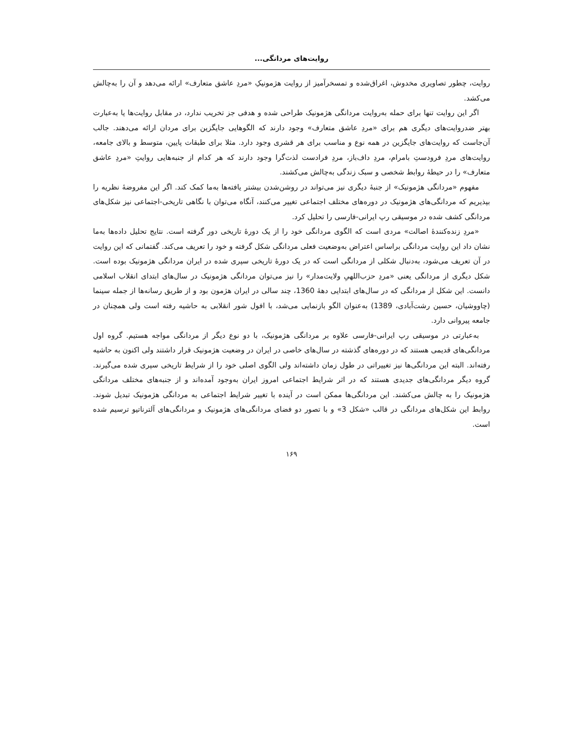روایت‌های مردانگی...
روایت، چطور تصاویری مخدوش، اغراق‌شده و تمسخرآمیز از روایت هژمونیکِ «مردِ عاشق متعارف» ارائه می‌دهد و آن را به‌چالش می‌کشد.
اگر این روایت تنها برای حمله به‌روایت مردانگی هژمونیک طراحی شده و هدفی جز تخریب ندارد، در مقابل روایت‌ها یا به‌عبارت بهتر ضدروایت‌های دیگری هم برای «مردِ عاشق متعارف» وجود دارند که الگوهایی جایگزین برای مردان ارائه می‌دهند. جالب آن‌جاست که روایت‌های جایگزین در همه نوع و مناسب برای هر قشری وجود دارد. مثلا برای طبقات پایین، متوسط و بالای جامعه، روایت‌های مردِ فرودستِ بامرام، مردِ داف‌باز، مردِ فرادست لذت‌گرا وجود دارند که هر کدام از جنبه‌هایی روایتِ «مردِ عاشق متعارف» را در حیطهٔ روابط شخصی و سبک زندگی به‌چالش می‌کشند.
مفهوم «مردانگی هژمونیک» از جنبهٔ دیگری نیز می‌تواند در روشن‌شدن بیشتر یافته‌ها به‌ما کمک کند. اگر این مفروضهٔ نظریه را بپذیریم که مردانگی‌های هژمونیک در دوره‌های مختلف اجتماعی تغییر می‌کنند، آنگاه می‌توان با نگاهی تاریخی-اجتماعی نیز شکل‌های مردانگی کشف شده در موسیقی رپ ایرانی-فارسی را تحلیل کرد.
«مردِ زنده‌کنندهٔ اصالت» مردی است که الگوی مردانگی خود را از یک دورهٔ تاریخی دور گرفته است. نتایج تحلیل داده‌ها به‌ما نشان داد این روایت مردانگی براساس اعتراض به‌وضعیت فعلی مردانگی شکل گرفته و خود را تعریف می‌کند. گفتمانی که این روایت در آن تعریف می‌شود، به‌دنبال شکلی از مردانگی است که در یک دورهٔ تاریخی سپری شده در ایران مردانگی هژمونیک بوده است. شکل دیگری از مردانگی یعنی «مردِ حزب‌اللهیِ ولایت‌مدار» را نیز می‌توان مردانگی هژمونیک در سال‌های ابتدای انقلاب اسلامی دانست. این شکل از مردانگی که در سال‌های ابتدایی دههٔ 1360، چند سالی در ایران هژمون بود و از طریق رسانه‌ها از جمله سینما (چاووشیان، حسین رشت‌آبادی، 1389) به‌عنوان الگو بازنمایی می‌شد، با افول شور انقلابی به حاشیه رفته است ولی همچنان در جامعه پیروانی دارد.
به‌عبارتی در موسیقی رپ ایرانی-فارسی علاوه بر مردانگی هژمونیک، با دو نوع دیگر از مردانگی مواجه هستیم. گروه اول مردانگی‌های قدیمی هستند که در دوره‌های گذشته در سال‌های خاصی در ایران در وضعیت هژمونیک قرار داشتند ولی اکنون به حاشیه رفته‌اند. البته این مردانگی‌ها نیز تغییراتی در طول زمان داشته‌اند ولی الگوی اصلی خود را از شرایط تاریخی سپری شده می‌گیرند. گروه دیگر مردانگی‌های جدیدی هستند که در اثر شرایط اجتماعی امروز ایران به‌وجود آمده‌اند و از جنبه‌های مختلف مردانگی هژمونیک را به چالش می‌کشند. این مردانگی‌ها ممکن است در آینده با تغییر شرایط اجتماعی به مردانگی هژمونیک تبدیل شوند. روابط این شکل‌های مردانگی در قالب «شکل 3» و با تصور دو فضای مردانگی‌های هژمونیک و مردانگی‌های آلترناتیو ترسیم شده است.
۱۶۹